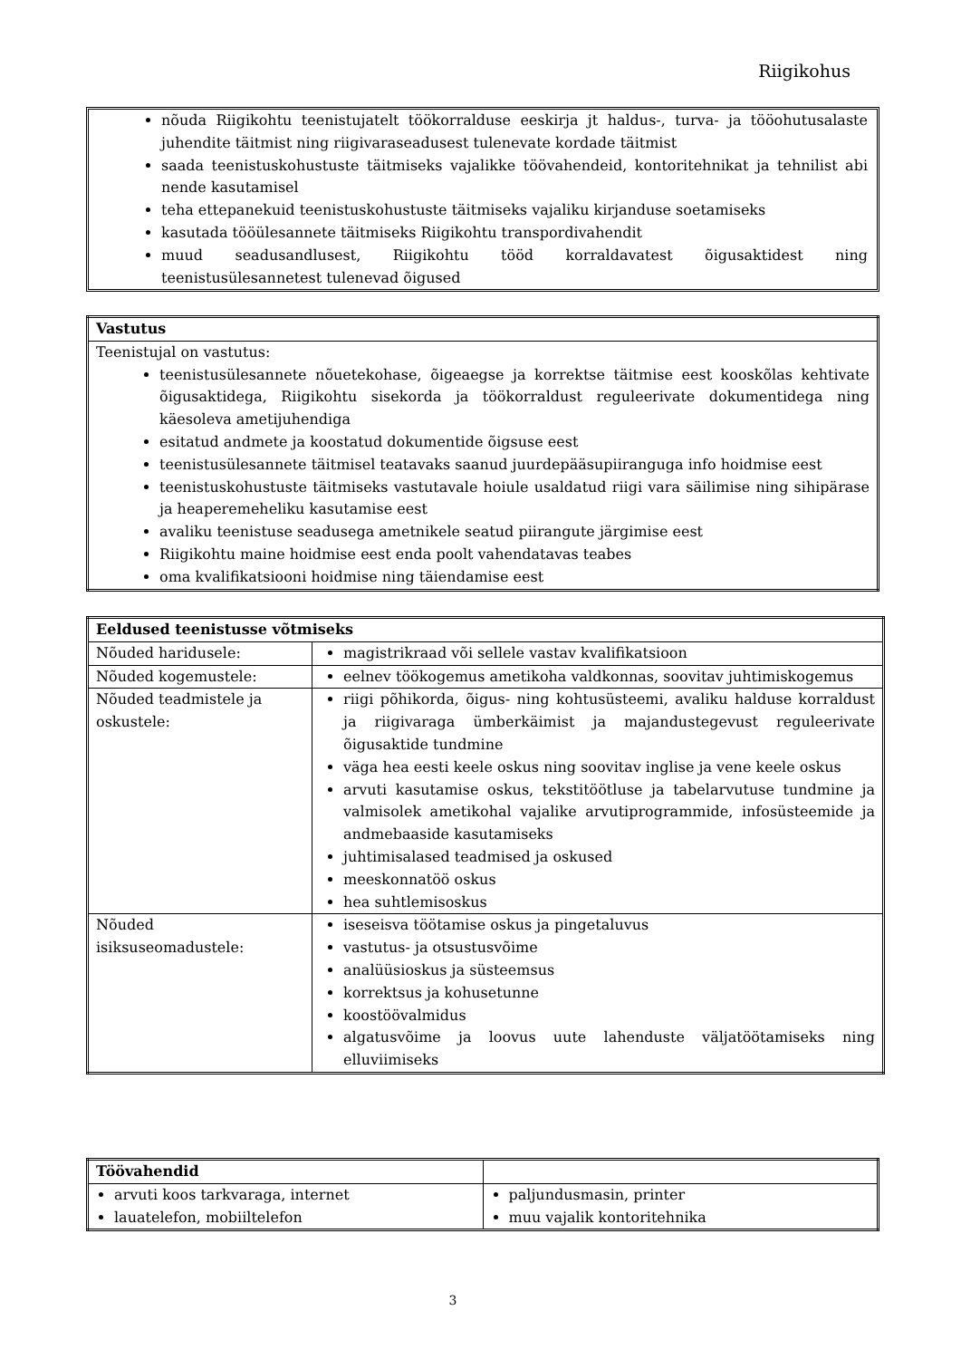Riigikohus
nõuda Riigikohtu teenistujatelt töökorralduse eeskirja jt haldus-, turva- ja tööohutusalaste juhendite täitmist ning riigivaraseadusest tulenevate kordade täitmist
saada teenistuskohustuste täitmiseks vajalikke töövahendeid, kontoritehnikat ja tehnilist abi nende kasutamisel
teha ettepanekuid teenistuskohustuste täitmiseks vajaliku kirjanduse soetamiseks
kasutada tööülesannete täitmiseks Riigikohtu transpordivahendit
muud seadusandlusest, Riigikohtu tööd korraldavatest õigusaktidest ning teenistusülesannetest tulenevad õigused
| Vastutus |
| --- |
| Teenistujal on vastutus: teenistusülesannete nõuetekohase, õigeaegse ja korrektse täitmise eest kooskõlas kehtivate õigusaktidega, Riigikohtu sisekorda ja töökorraldust reguleerivate dokumentidega ning käesoleva ametijuhendiga esitatud andmete ja koostatud dokumentide õigsuse eest teenistusülesannete täitmisel teatavaks saanud juurdepääsupiiranguga info hoidmise eest teenistuskohustuste täitmiseks vastutavale hoiule usaldatud riigi vara säilimise ning sihipärase ja heaperemeheliku kasutamise eest avaliku teenistuse seadusega ametnikele seatud piirangute järgimise eest Riigikohtu maine hoidmise eest enda poolt vahendatavas teabes oma kvalifikatsiooni hoidmise ning täiendamise eest |
| Eeldused teenistusse võtmiseks | |
| --- | --- |
| Nõuded haridusele: | magistrikraad või sellele vastav kvalifikatsioon |
| Nõuded kogemustele: | eelnev töökogemus ametikoha valdkonnas, soovitav juhtimiskogemus |
| Nõuded teadmistele ja oskustele: | riigi põhikorda, õigus- ning kohtusüsteemi, avaliku halduse korraldust ja riigivaraga ümberkäimist ja majandustegevust reguleerivate õigusaktide tundmine väga hea eesti keele oskus ning soovitav inglise ja vene keele oskus arvuti kasutamise oskus, tekstitöötluse ja tabelarvutuse tundmine ja valmisolek ametikohal vajalike arvutiprogrammide, infosüsteemide ja andmebaaside kasutamiseks juhtimisalased teadmised ja oskused meeskonnatöö oskus hea suhtlemisoskus |
| Nõuded isiksuseomadustele: | iseseisva töötamise oskus ja pingetaluvus vastutus- ja otsustusvõime analüüsioskus ja süsteemsus korrektsus ja kohusetunne koostöövalmidus algatusvõime ja loovus uute lahenduste väljatöötamiseks ning elluviimiseks |
| Töövahendid | |
| --- | --- |
| arvuti koos tarkvaraga, internet lauatelefon, mobiiltelefon | paljundusmasin, printer muu vajalik kontoritehnika |
3